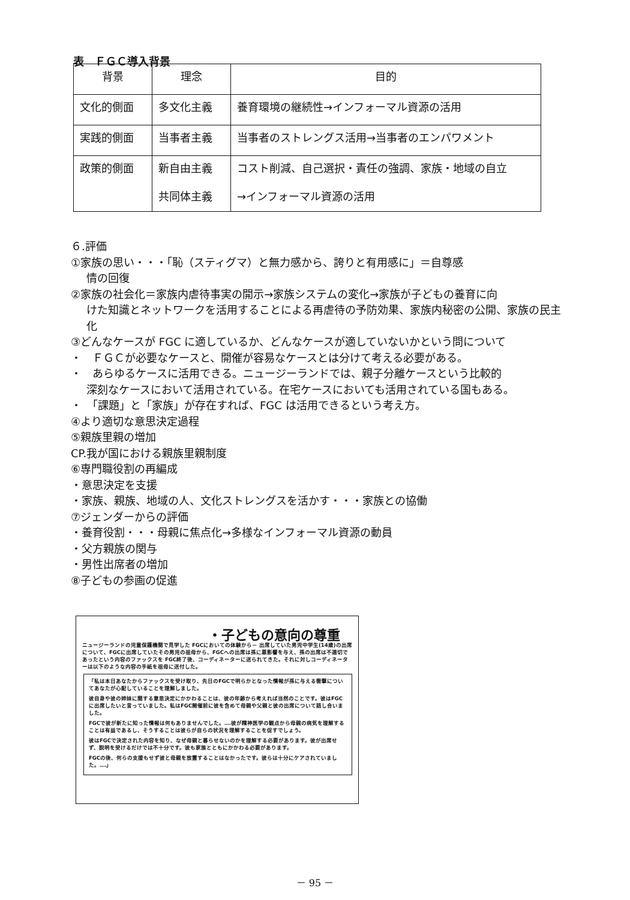表　ＦＧＣ導入背景
| 背景 | 理念 | 目的 |
| --- | --- | --- |
| 文化的側面 | 多文化主義 | 養育環境の継続性→インフォーマル資源の活用 |
| 実践的側面 | 当事者主義 | 当事者のストレングス活用→当事者のエンパワメント |
| 政策的側面 | 新自由主義 共同体主義 | コスト削減、自己選択・責任の強調、家族・地域の自立 →インフォーマル資源の活用 |
６.評価
①家族の思い・・・「恥（スティグマ）と無力感から、誇りと有用感に」＝自尊感
情の回復
②家族の社会化＝家族内虐待事実の開示→家族システムの変化→家族が子どもの養育に向
けた知識とネットワークを活用することによる再虐待の予防効果、家族内秘密の公開、家族の民主化
③どんなケースが FGC に適しているか、どんなケースが適していないかという問について
・　ＦＧＣが必要なケースと、開催が容易なケースとは分けて考える必要がある。
・　あらゆるケースに活用できる。ニュージーランドでは、親子分離ケースという比較的
深刻なケースにおいて活用されている。在宅ケースにおいても活用されている国もある。
・　「課題」と「家族」が存在すれば、FGC は活用できるという考え方。
④より適切な意思決定過程
⑤親族里親の増加
CP.我が国における親族里親制度
⑥専門職役割の再編成
・意思決定を支援
・家族、親族、地域の人、文化ストレングスを活かす・・・家族との協働
⑦ジェンダーからの評価
・養育役割・・・母親に焦点化→多様なインフォーマル資源の動員
・父方親族の関与
・男性出席者の増加
⑧子どもの参画の促進
・子どもの意向の尊重
ニュージーランドの児童保護機関で見学した FGCにおいての体験から－ 出席していた男児中学生(14歳)の出席について、FGCに出席していたその男児の祖母から、FGCへの出席は孫に悪影響を与え、孫の出席は不適切であったという内容のファックスを FGC終了後、コーディネーターに送られてきた。それに対しコーディネーターは以下のような内容の手紙を祖母に送付した。
「私は本日あなたからファックスを受け取り、先日のFGCで明らかとなった情報が孫に与える衝撃についてあなたが心配していることを理解しました。
彼自身や彼の姉妹に関する意思決定にかかわることは、彼の年齢から考えれば当然のことです。彼はFGCに出席したいと言っていました。私はFGC開催前に彼を含めて母親や父親と彼の出席について話し合いました。
FGCで彼が新たに知った情報は何もありませんでした。‥‥彼が精神医学の観点から母親の病気を理解することは有益であるし、そうすることは彼らが自らの状況を理解することを促すでしょう。
彼はFGCで決定された内容を知り、なぜ母親と暮らせないのかを理解する必要があります。彼が出席せず、説明を受けるだけでは不十分です。彼も家族とともにかかわる必要があります。
FGCの後、何らの支援もせず彼と母親を放置することはなかったです。彼らは十分にケアされていました。‥‥」
－ 95 －